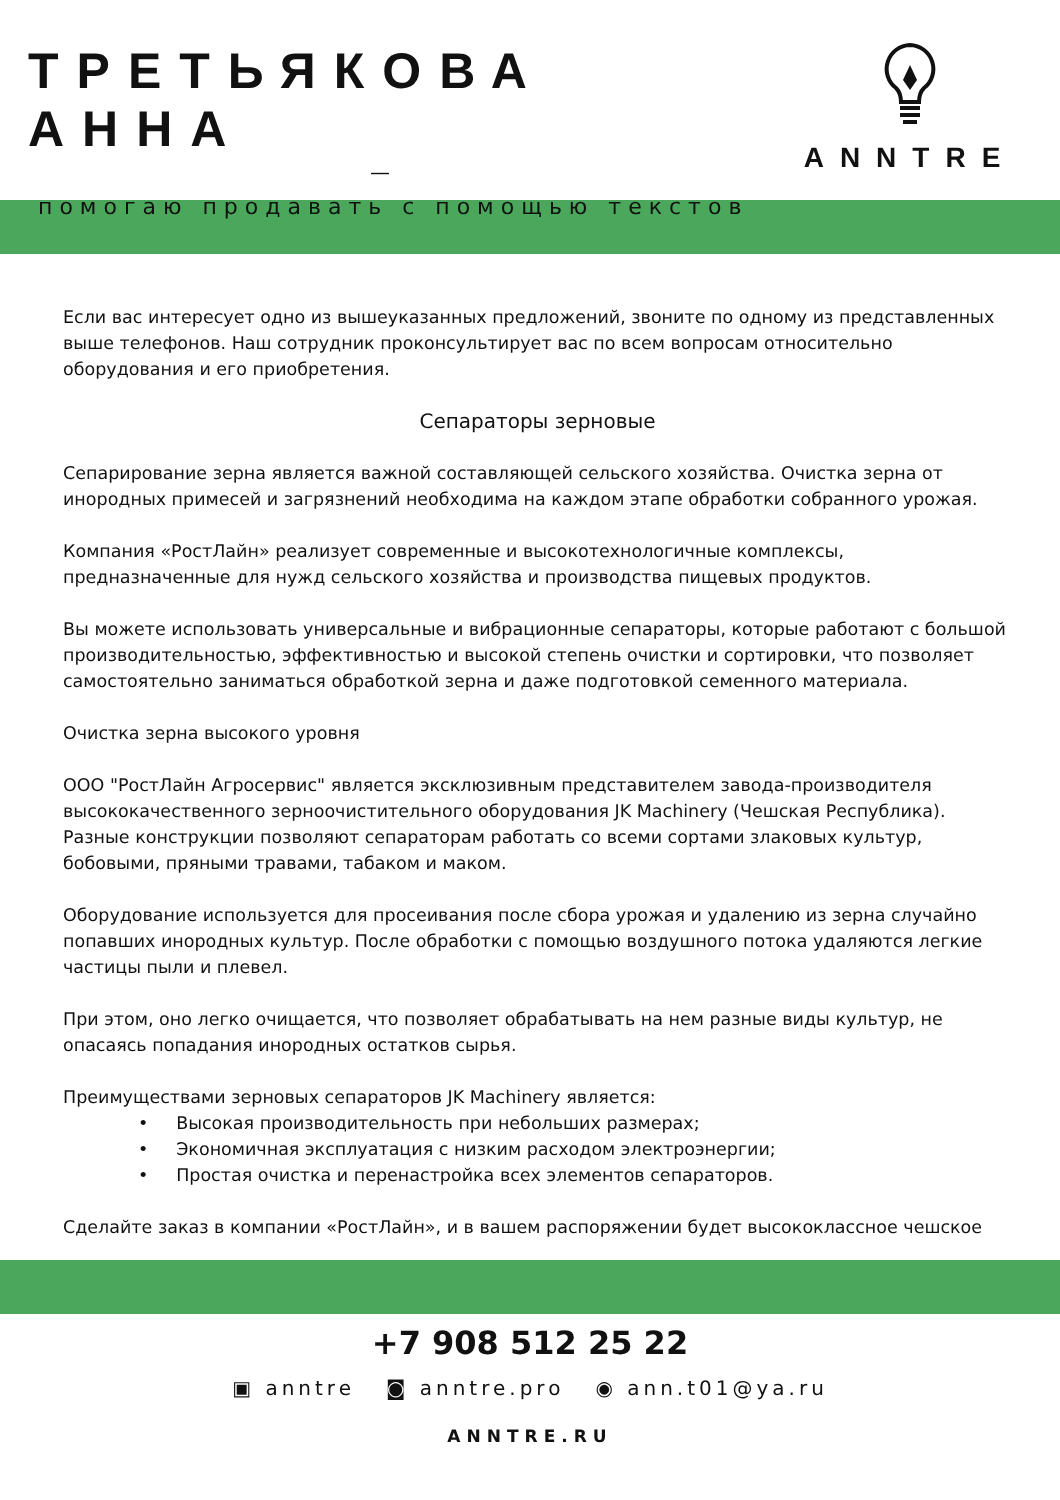ТРЕТЬЯКОВА АННА
—
помогаю продавать с помощью текстов
ANNTRE
Если вас интересует одно из вышеуказанных предложений, звоните по одному из представленных выше телефонов. Наш сотрудник проконсультирует вас по всем вопросам относительно оборудования и его приобретения.
Сепараторы зерновые
Сепарирование зерна является важной составляющей сельского хозяйства. Очистка зерна от инородных примесей и загрязнений необходима на каждом этапе обработки собранного урожая.
Компания «РостЛайн» реализует современные и высокотехнологичные комплексы, предназначенные для нужд сельского хозяйства и производства пищевых продуктов.
Вы можете использовать универсальные и вибрационные сепараторы, которые работают с большой производительностью, эффективностью и высокой степень очистки и сортировки, что позволяет самостоятельно заниматься обработкой зерна и даже подготовкой семенного материала.
Очистка зерна высокого уровня
ООО "РостЛайн Агросервис" является эксклюзивным представителем завода-производителя высококачественного зерноочистительного оборудования JK Machinery (Чешская Республика). Разные конструкции позволяют сепараторам работать со всеми сортами злаковых культур, бобовыми, пряными травами, табаком и маком.
Оборудование используется для просеивания после сбора урожая и удалению из зерна случайно попавших инородных культур. После обработки с помощью воздушного потока удаляются легкие частицы пыли и плевел.
При этом, оно легко очищается, что позволяет обрабатывать на нем разные виды культур, не опасаясь попадания инородных остатков сырья.
Преимуществами зерновых сепараторов JK Machinery является:
• Высокая производительность при небольших размерах;
• Экономичная эксплуатация с низким расходом электроэнергии;
• Простая очистка и перенастройка всех элементов сепараторов.
Сделайте заказ в компании «РостЛайн», и в вашем распоряжении будет высококлассное чешское
+7 908 512 25 22
▣ anntre ◙ anntre.pro ◉ ann.t01@ya.ru
ANNTRE.RU